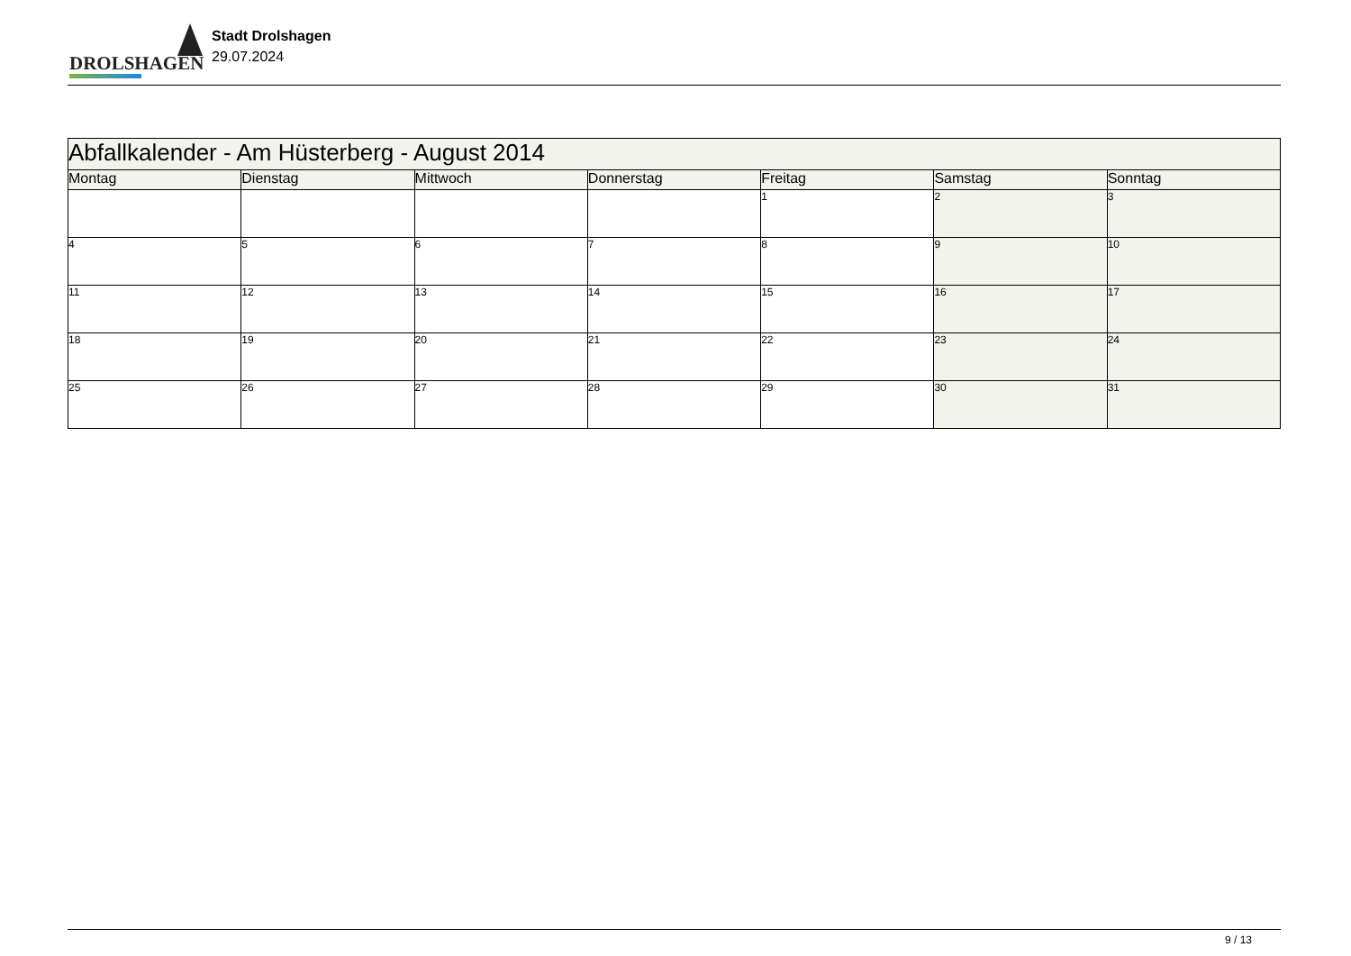DROLSHAGEN
Stadt Drolshagen
29.07.2024
| Abfallkalender - Am Hüsterberg - August 2014 | | | | | | |
| Montag | Dienstag | Mittwoch | Donnerstag | Freitag | Samstag | Sonntag |
| | | | | 1 | 2 | 3 |
| 4 | 5 | 6 | 7 | 8 | 9 | 10 |
| 11 | 12 | 13 | 14 | 15 | 16 | 17 |
| 18 | 19 | 20 | 21 | 22 | 23 | 24 |
| 25 | 26 | 27 | 28 | 29 | 30 | 31 |
9 / 13